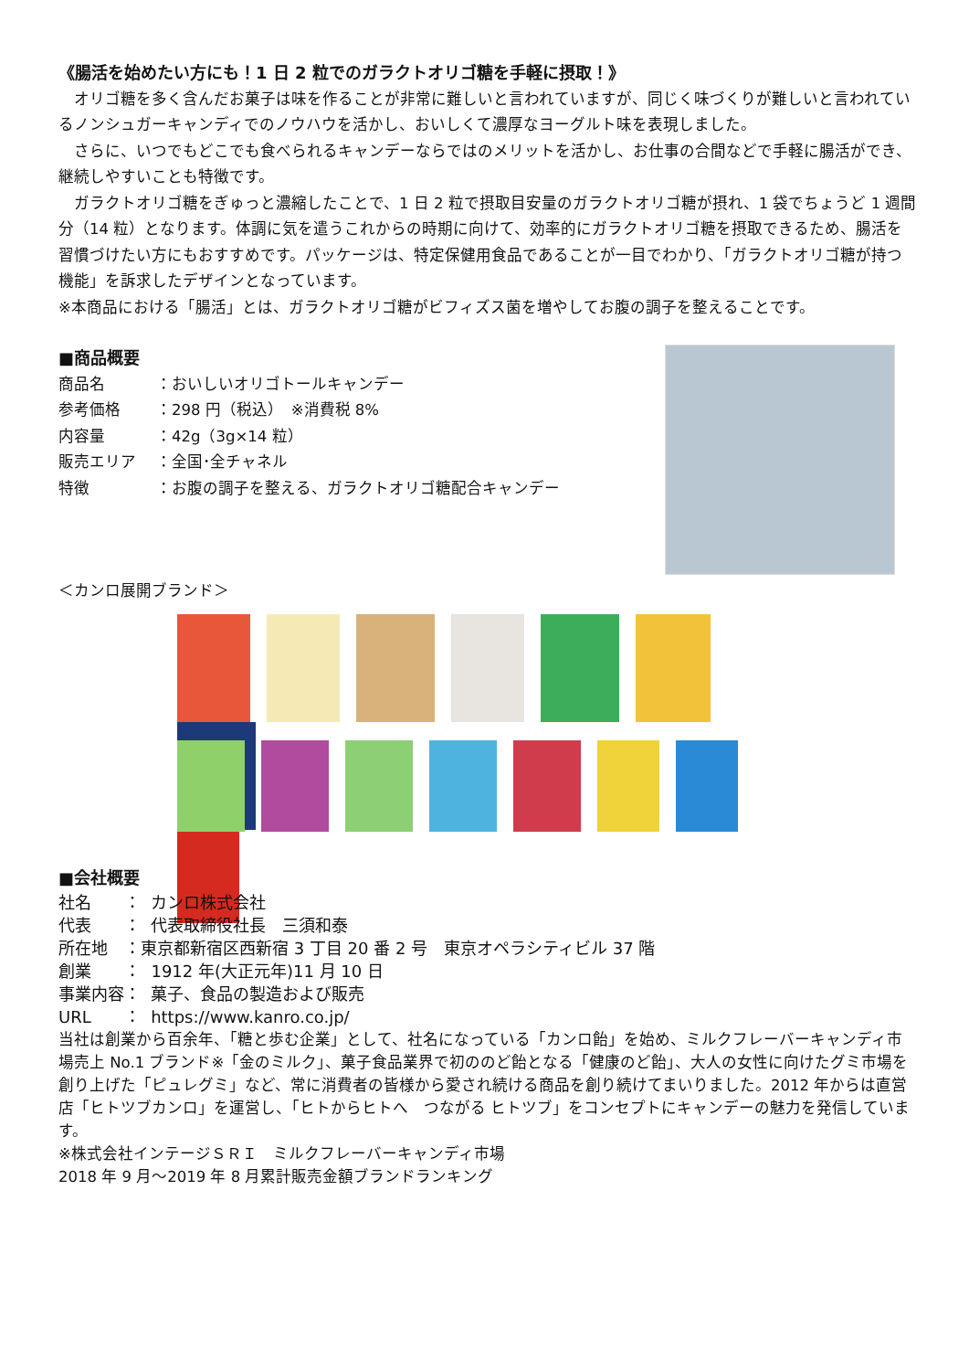《腸活を始めたい方にも！1 日 2 粒でのガラクトオリゴ糖を手軽に摂取！》
　オリゴ糖を多く含んだお菓子は味を作ることが非常に難しいと言われていますが、同じく味づくりが難しいと言われているノンシュガーキャンディでのノウハウを活かし、おいしくて濃厚なヨーグルト味を表現しました。
　さらに、いつでもどこでも食べられるキャンデーならではのメリットを活かし、お仕事の合間などで手軽に腸活ができ、継続しやすいことも特徴です。
　ガラクトオリゴ糖をぎゅっと濃縮したことで、1 日 2 粒で摂取目安量のガラクトオリゴ糖が摂れ、1 袋でちょうど 1 週間分（14 粒）となります。体調に気を遣うこれからの時期に向けて、効率的にガラクトオリゴ糖を摂取できるため、腸活を習慣づけたい方にもおすすめです。パッケージは、特定保健用食品であることが一目でわかり、「ガラクトオリゴ糖が持つ機能」を訴求したデザインとなっています。
※本商品における「腸活」とは、ガラクトオリゴ糖がビフィズス菌を増やしてお腹の調子を整えることです。
■商品概要
商品名 ：おいしいオリゴトールキャンデー
参考価格 ：298 円（税込）　※消費税 8%
内容量 ：42g（3g×14 粒）
販売エリア ：全国･全チャネル
特徴 ：お腹の調子を整える、ガラクトオリゴ糖配合キャンデー
＜カンロ展開ブランド＞
■会社概要
社名　　： カンロ株式会社
代表　　： 代表取締役社長　三須和泰
所在地　：東京都新宿区西新宿 3 丁目 20 番 2 号　東京オペラシティビル 37 階
創業　　： 1912 年(大正元年)11 月 10 日
事業内容： 菓子、食品の製造および販売
URL　　： https://www.kanro.co.jp/
当社は創業から百余年、「糖と歩む企業」として、社名になっている「カンロ飴」を始め、ミルクフレーバーキャンディ市場売上 No.1 ブランド※「金のミルク」、菓子食品業界で初ののど飴となる「健康のど飴」、大人の女性に向けたグミ市場を創り上げた「ピュレグミ」など、常に消費者の皆様から愛され続ける商品を創り続けてまいりました。2012 年からは直営店「ヒトツブカンロ」を運営し、「ヒトからヒトへ　つながる ヒトツブ」をコンセプトにキャンデーの魅力を発信しています。
※株式会社インテージＳＲＩ　ミルクフレーバーキャンディ市場
2018 年 9 月～2019 年 8 月累計販売金額ブランドランキング